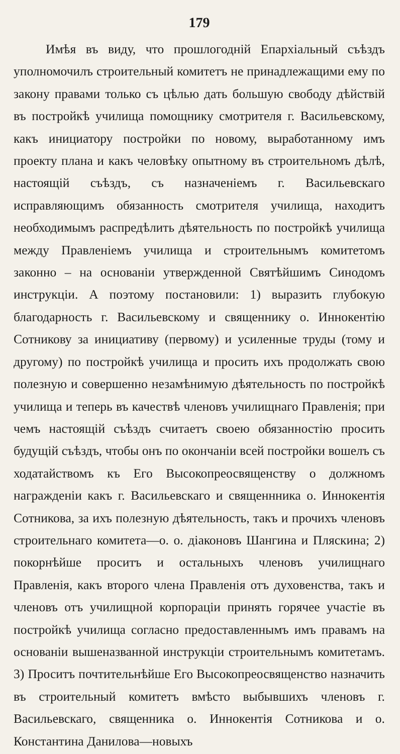179
Имѣя въ виду, что прошлогодній Епархіальный съѣздъ уполномочилъ строительный комитетъ не принадлежащими ему по закону правами только съ цѣлью дать большую свободу дѣйствій въ постройкѣ училища помощнику смотрителя г. Васильевскому, какъ инициатору постройки по новому, выработанному имъ проекту плана и какъ человѣку опытному въ строительномъ дѣлѣ, настоящій съѣздъ, съ назначеніемъ г. Васильевскаго исправляющимъ обязанность смотрителя училища, находитъ необходимымъ распредѣлить дѣятельность по постройкѣ училища между Правленіемъ училища и строительнымъ комитетомъ законно – на основаніи утвержденной Святѣйшимъ Синодомъ инструкціи. А поэтому постановили: 1) выразить глубокую благодарность г. Васильевскому и священнику о. Иннокентію Сотникову за инициативу (первому) и усиленные труды (тому и другому) по постройкѣ училища и просить ихъ продолжать свою полезную и совершенно незамѣнимую дѣятельность по постройкѣ училища и теперь въ качествѣ членовъ училищнаго Правленія; при чемъ настоящій съѣздъ считаетъ своею обязанностію просить будущій съѣздъ, чтобы онъ по окончаніи всей постройки вошелъ съ ходатайствомъ къ Его Высокопреосвященству о должномъ награжденіи какъ г. Васильевскаго и священнника о. Иннокентія Сотникова, за ихъ полезную дѣятельность, такъ и прочихъ членовъ строительнаго комитета—о. о. діаконовъ Шангина и Пляскина; 2) покорнѣйше проситъ и остальныхъ членовъ училищнаго Правленія, какъ второго члена Правленія отъ духовенства, такъ и членовъ отъ училищной корпораціи принять горячее участіе въ постройкѣ училища согласно предоставленнымъ имъ правамъ на основаніи вышеназванной инструкціи строительнымъ комитетамъ. 3) Проситъ почтительнѣйше Его Высокопреосвященство назначить въ строительный комитетъ вмѣсто выбывшихъ членовъ г. Васильевскаго, священника о. Иннокентія Сотникова и о. Константина Данилова—новыхъ